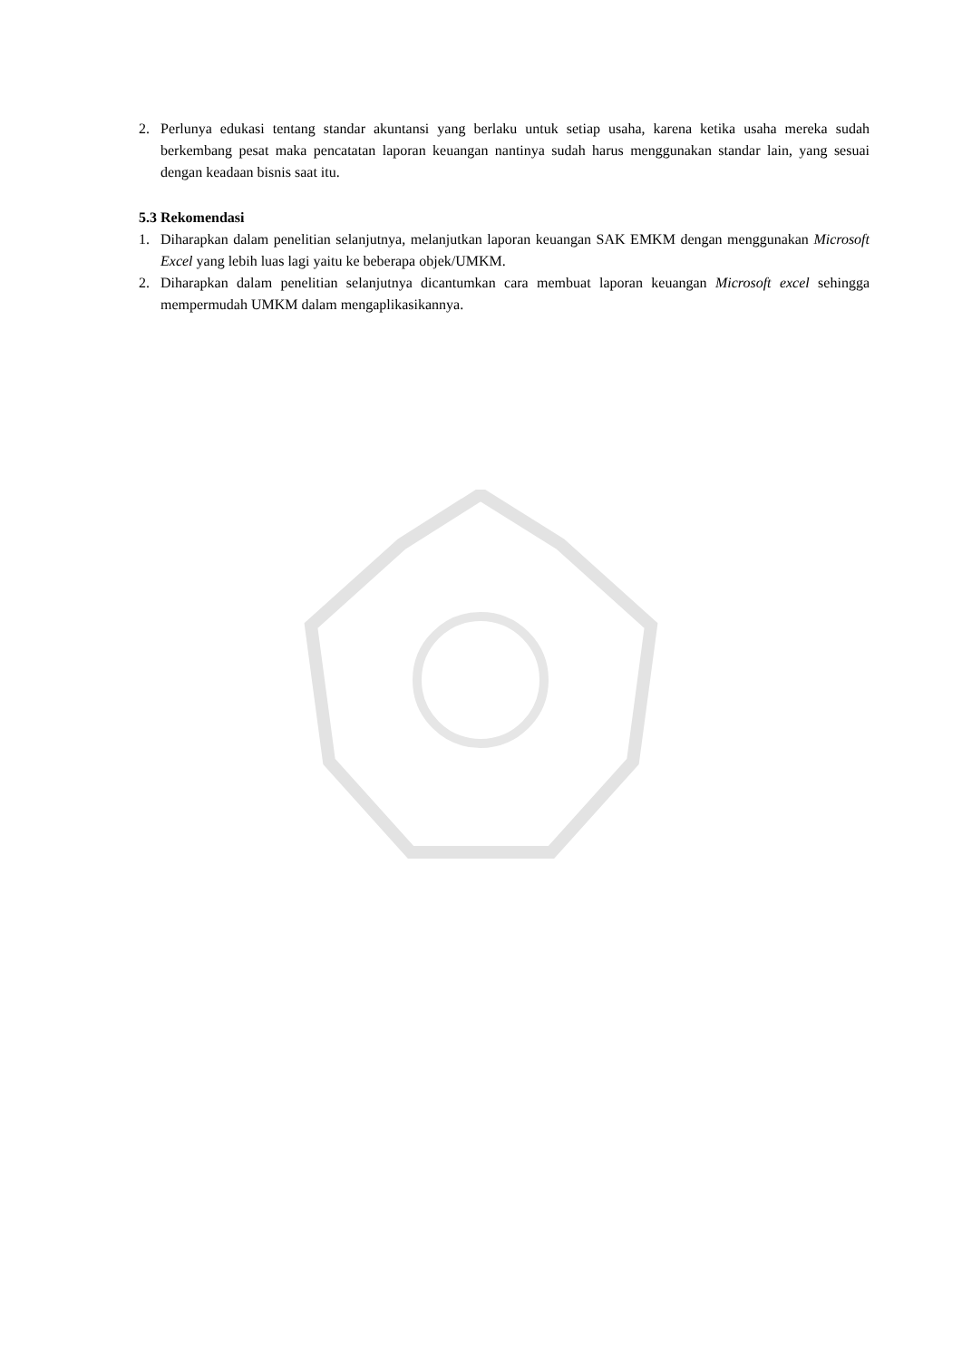2. Perlunya edukasi tentang standar akuntansi yang berlaku untuk setiap usaha, karena ketika usaha mereka sudah berkembang pesat maka pencatatan laporan keuangan nantinya sudah harus menggunakan standar lain, yang sesuai dengan keadaan bisnis saat itu.
5.3 Rekomendasi
1. Diharapkan dalam penelitian selanjutnya, melanjutkan laporan keuangan SAK EMKM dengan menggunakan Microsoft Excel yang lebih luas lagi yaitu ke beberapa objek/UMKM.
2. Diharapkan dalam penelitian selanjutnya dicantumkan cara membuat laporan keuangan Microsoft excel sehingga mempermudah UMKM dalam mengaplikasikannya.